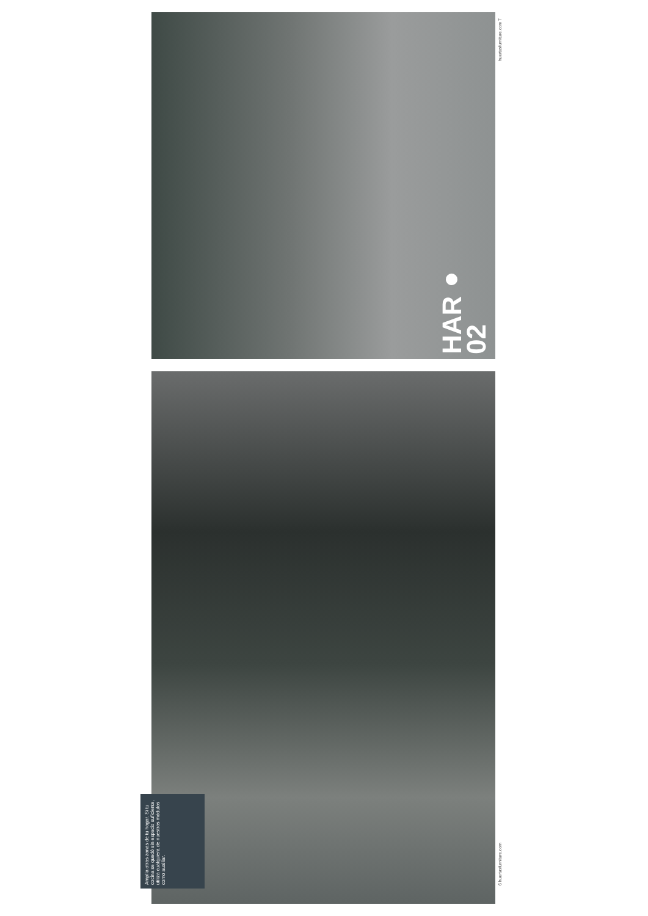huertasfurniture.com 7
HAR● 02
Amplía otras zonas de tu hogar. Si tu cocina se quedó sin espacio suficiente, utiliza cualquiera de nuestros módulos como auxiliar.
6 huertasfurniture.com